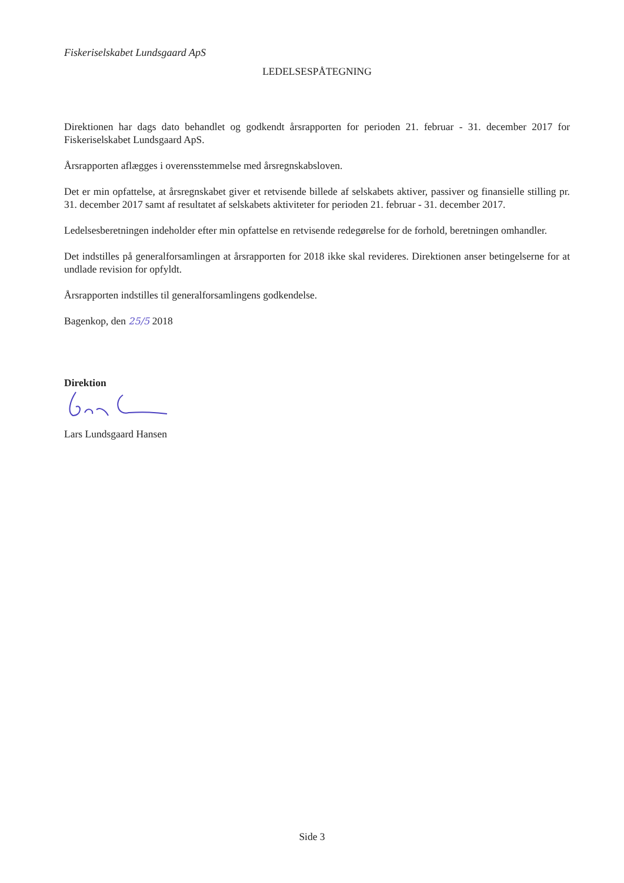Fiskeriselskabet Lundsgaard ApS
LEDELSESPÅTEGNING
Direktionen har dags dato behandlet og godkendt årsrapporten for perioden 21. februar - 31. december 2017 for Fiskeriselskabet Lundsgaard ApS.
Årsrapporten aflægges i overensstemmelse med årsregnskabsloven.
Det er min opfattelse, at årsregnskabet giver et retvisende billede af selskabets aktiver, passiver og finansielle stilling pr. 31. december 2017 samt af resultatet af selskabets aktiviteter for perioden 21. februar - 31. december 2017.
Ledelsesberetningen indeholder efter min opfattelse en retvisende redegørelse for de forhold, beretningen omhandler.
Det indstilles på generalforsamlingen at årsrapporten for 2018 ikke skal revideres. Direktionen anser betingelserne for at undlade revision for opfyldt.
Årsrapporten indstilles til generalforsamlingens godkendelse.
Bagenkop, den 25/5 2018
Direktion
Lars Lundsgaard Hansen
Side 3